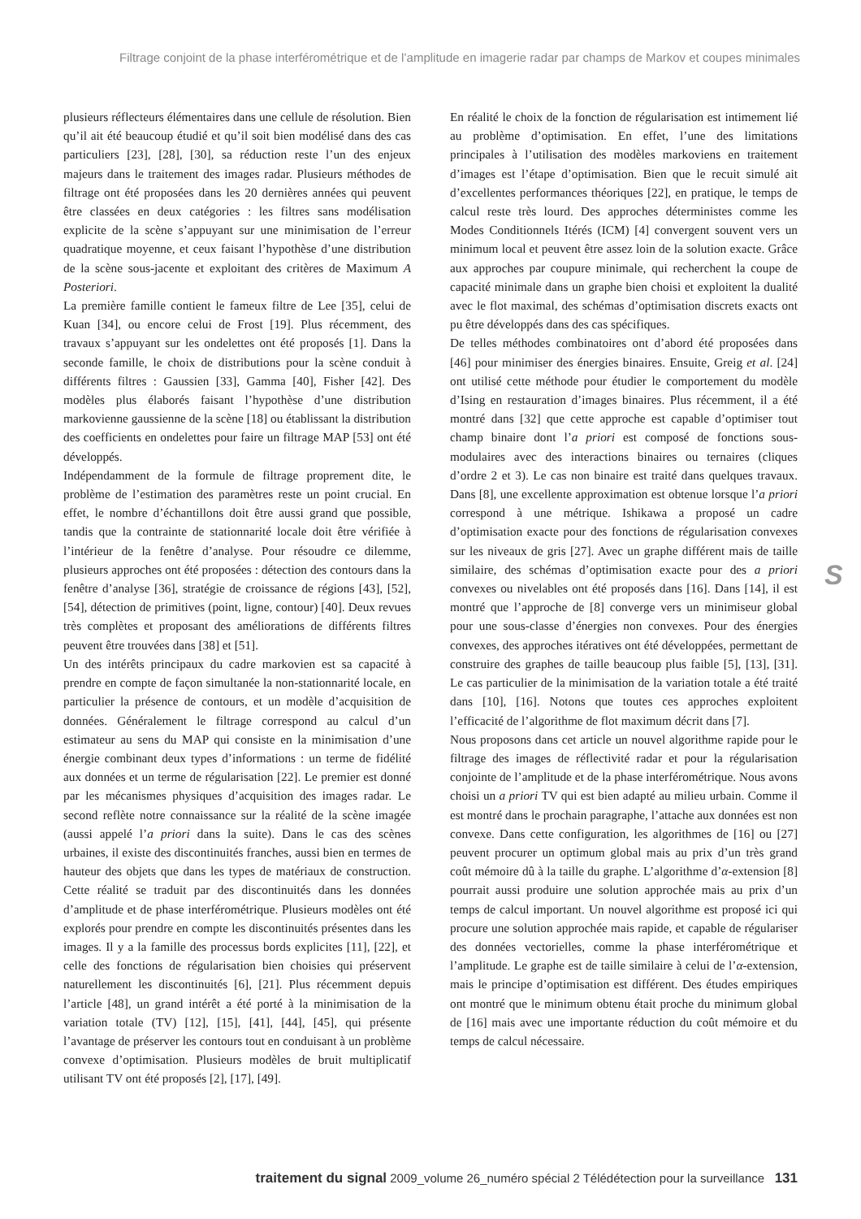Filtrage conjoint de la phase interférométrique et de l’amplitude en imagerie radar par champs de Markov et coupes minimales
plusieurs réflecteurs élémentaires dans une cellule de résolution. Bien qu’il ait été beaucoup étudié et qu’il soit bien modélisé dans des cas particuliers [23], [28], [30], sa réduction reste l’un des enjeux majeurs dans le traitement des images radar. Plusieurs méthodes de filtrage ont été proposées dans les 20 dernières années qui peuvent être classées en deux catégories : les filtres sans modélisation explicite de la scène s’appuyant sur une minimisation de l’erreur quadratique moyenne, et ceux faisant l’hypothèse d’une distribution de la scène sous-jacente et exploitant des critères de Maximum A Posteriori.
La première famille contient le fameux filtre de Lee [35], celui de Kuan [34], ou encore celui de Frost [19]. Plus récemment, des travaux s’appuyant sur les ondelettes ont été proposés [1]. Dans la seconde famille, le choix de distributions pour la scène conduit à différents filtres : Gaussien [33], Gamma [40], Fisher [42]. Des modèles plus élaborés faisant l’hypothèse d’une distribution markovienne gaussienne de la scène [18] ou établissant la distribution des coefficients en ondelettes pour faire un filtrage MAP [53] ont été développés.
Indépendamment de la formule de filtrage proprement dite, le problème de l’estimation des paramètres reste un point crucial. En effet, le nombre d’échantillons doit être aussi grand que possible, tandis que la contrainte de stationnarité locale doit être vérifiée à l’intérieur de la fenêtre d’analyse. Pour résoudre ce dilemme, plusieurs approches ont été proposées : détection des contours dans la fenêtre d’analyse [36], stratégie de croissance de régions [43], [52], [54], détection de primitives (point, ligne, contour) [40]. Deux revues très complètes et proposant des améliorations de différents filtres peuvent être trouvées dans [38] et [51].
Un des intérêts principaux du cadre markovien est sa capacité à prendre en compte de façon simultanée la non-stationnarité locale, en particulier la présence de contours, et un modèle d’acquisition de données. Généralement le filtrage correspond au calcul d’un estimateur au sens du MAP qui consiste en la minimisation d’une énergie combinant deux types d’informations : un terme de fidélité aux données et un terme de régularisation [22]. Le premier est donné par les mécanismes physiques d’acquisition des images radar. Le second reflète notre connaissance sur la réalité de la scène imagée (aussi appelé l’a priori dans la suite). Dans le cas des scènes urbaines, il existe des discontinuités franches, aussi bien en termes de hauteur des objets que dans les types de matériaux de construction. Cette réalité se traduit par des discontinuités dans les données d’amplitude et de phase interférométrique. Plusieurs modèles ont été explorés pour prendre en compte les discontinuités présentes dans les images. Il y a la famille des processus bords explicites [11], [22], et celle des fonctions de régularisation bien choisies qui préservent naturellement les discontinuités [6], [21]. Plus récemment depuis l’article [48], un grand intérêt a été porté à la minimisation de la variation totale (TV) [12], [15], [41], [44], [45], qui présente l’avantage de préserver les contours tout en conduisant à un problème convexe d’optimisation. Plusieurs modèles de bruit multiplicatif utilisant TV ont été proposés [2], [17], [49].
En réalité le choix de la fonction de régularisation est intimement lié au problème d’optimisation. En effet, l’une des limitations principales à l’utilisation des modèles markoviens en traitement d’images est l’étape d’optimisation. Bien que le recuit simulé ait d’excellentes performances théoriques [22], en pratique, le temps de calcul reste très lourd. Des approches déterministes comme les Modes Conditionnels Itérés (ICM) [4] convergent souvent vers un minimum local et peuvent être assez loin de la solution exacte. Grâce aux approches par coupure minimale, qui recherchent la coupe de capacité minimale dans un graphe bien choisi et exploitent la dualité avec le flot maximal, des schémas d’optimisation discrets exacts ont pu être développés dans des cas spécifiques.
De telles méthodes combinatoires ont d’abord été proposées dans [46] pour minimiser des énergies binaires. Ensuite, Greig et al. [24] ont utilisé cette méthode pour étudier le comportement du modèle d’Ising en restauration d’images binaires. Plus récemment, il a été montré dans [32] que cette approche est capable d’optimiser tout champ binaire dont l’a priori est composé de fonctions sous-modulaires avec des interactions binaires ou ternaires (cliques d’ordre 2 et 3). Le cas non binaire est traité dans quelques travaux. Dans [8], une excellente approximation est obtenue lorsque l’a priori correspond à une métrique. Ishikawa a proposé un cadre d’optimisation exacte pour des fonctions de régularisation convexes sur les niveaux de gris [27]. Avec un graphe différent mais de taille similaire, des schémas d’optimisation exacte pour des a priori convexes ou nivelables ont été proposés dans [16]. Dans [14], il est montré que l’approche de [8] converge vers un minimiseur global pour une sous-classe d’énergies non convexes. Pour des énergies convexes, des approches itératives ont été développées, permettant de construire des graphes de taille beaucoup plus faible [5], [13], [31]. Le cas particulier de la minimisation de la variation totale a été traité dans [10], [16]. Notons que toutes ces approches exploitent l’efficacité de l’algorithme de flot maximum décrit dans [7].
Nous proposons dans cet article un nouvel algorithme rapide pour le filtrage des images de réflectivité radar et pour la régularisation conjointe de l’amplitude et de la phase interférométrique. Nous avons choisi un a priori TV qui est bien adapté au milieu urbain. Comme il est montré dans le prochain paragraphe, l’attache aux données est non convexe. Dans cette configuration, les algorithmes de [16] ou [27] peuvent procurer un optimum global mais au prix d’un très grand coût mémoire dû à la taille du graphe. L’algorithme d’α-extension [8] pourrait aussi produire une solution approchée mais au prix d’un temps de calcul important. Un nouvel algorithme est proposé ici qui procure une solution approchée mais rapide, et capable de régulariser des données vectorielles, comme la phase interférométrique et l’amplitude. Le graphe est de taille similaire à celui de l’α-extension, mais le principe d’optimisation est différent. Des études empiriques ont montré que le minimum obtenu était proche du minimum global de [16] mais avec une importante réduction du coût mémoire et du temps de calcul nécessaire.
S
traitement du signal 2009_volume 26_numéro spécial 2 Télédétection pour la surveillance 131